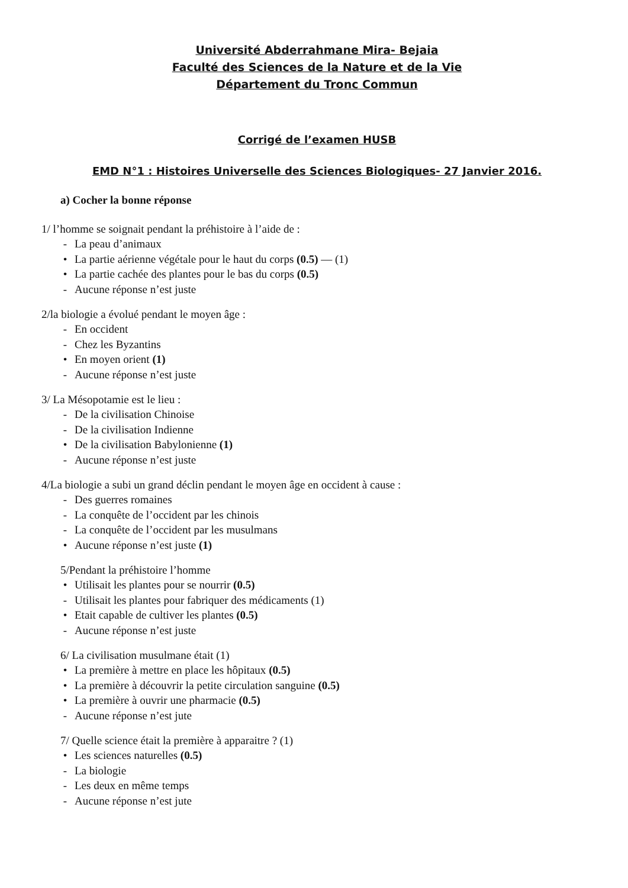Université Abderrahmane Mira- Bejaia
Faculté des Sciences de la Nature et de la Vie
Département du Tronc Commun
Corrigé de l’examen HUSB
EMD N°1 : Histoires Universelle des Sciences Biologiques- 27 Janvier 2016.
a) Cocher la bonne réponse
1/ l’homme se soignait pendant la préhistoire à l’aide de :
- La peau d’animaux
• La partie aérienne végétale pour le haut du corps (0.5) — (1)
• La partie cachée des plantes pour le bas du corps (0.5)
- Aucune réponse n’est juste
2/la biologie a évolué pendant le moyen âge :
- En occident
- Chez les Byzantins
• En moyen orient (1)
- Aucune réponse n’est juste
3/ La Mésopotamie est le lieu :
- De la civilisation Chinoise
- De la civilisation Indienne
• De la civilisation Babylonienne (1)
- Aucune réponse n’est juste
4/La biologie a subi un grand déclin pendant le moyen âge en occident à cause :
- Des guerres romaines
- La conquête de l’occident par les chinois
- La conquête de l’occident par les musulmans
• Aucune réponse n’est juste (1)
5/Pendant la préhistoire l’homme
• Utilisait les plantes pour se nourrir (0.5)
- Utilisait les plantes pour fabriquer des médicaments (1)
• Etait capable de cultiver les plantes (0.5)
- Aucune réponse n’est juste
6/ La civilisation musulmane était (1)
• La première à mettre en place les hôpitaux (0.5)
• La première à découvrir la petite circulation sanguine (0.5)
• La première à ouvrir une pharmacie (0.5)
- Aucune réponse n’est jute
7/ Quelle science était la première à apparaitre ? (1)
• Les sciences naturelles (0.5)
- La biologie
- Les deux en même temps
- Aucune réponse n’est jute